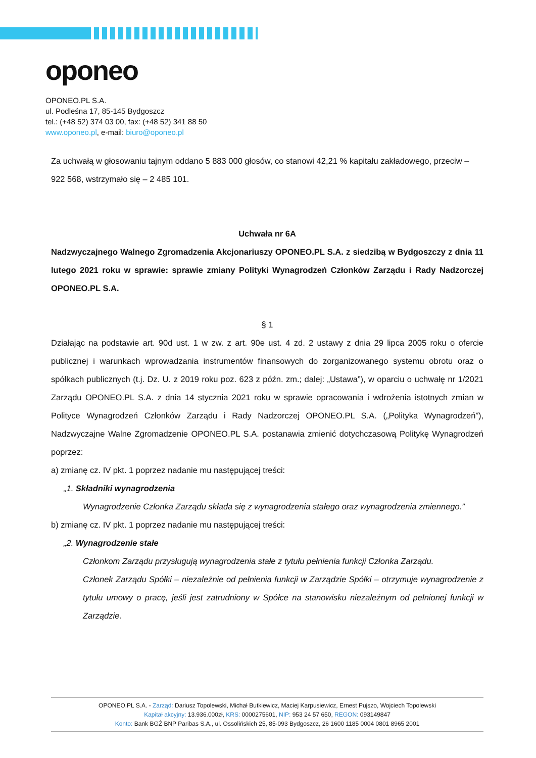oponeo
OPONEO.PL S.A.
ul. Podleśna 17, 85-145 Bydgoszcz
tel.: (+48 52) 374 03 00, fax: (+48 52) 341 88 50
www.oponeo.pl, e-mail: biuro@oponeo.pl
Za uchwałą w głosowaniu tajnym oddano 5 883 000 głosów, co stanowi 42,21 % kapitału zakładowego, przeciw – 922 568, wstrzymało się – 2 485 101.
Uchwała nr 6A
Nadzwyczajnego Walnego Zgromadzenia Akcjonariuszy OPONEO.PL S.A. z siedzibą w Bydgoszczy z dnia 11 lutego 2021 roku w sprawie: sprawie zmiany Polityki Wynagrodzeń Członków Zarządu i Rady Nadzorczej OPONEO.PL S.A.
§ 1
Działając na podstawie art. 90d ust. 1 w zw. z art. 90e ust. 4 zd. 2 ustawy z dnia 29 lipca 2005 roku o ofercie publicznej i warunkach wprowadzania instrumentów finansowych do zorganizowanego systemu obrotu oraz o spółkach publicznych (t.j. Dz. U. z 2019 roku poz. 623 z późn. zm.; dalej: „Ustawa”), w oparciu o uchwałę nr 1/2021 Zarządu OPONEO.PL S.A. z dnia 14 stycznia 2021 roku w sprawie opracowania i wdrożenia istotnych zmian w Polityce Wynagrodzeń Członków Zarządu i Rady Nadzorczej OPONEO.PL S.A. („Polityka Wynagrodzeń”), Nadzwyczajne Walne Zgromadzenie OPONEO.PL S.A. postanawia zmienić dotychczasową Politykę Wynagrodzeń poprzez:
a) zmianę cz. IV pkt. 1 poprzez nadanie mu następującej treści:
„1. Składniki wynagrodzenia
Wynagrodzenie Członka Zarządu składa się z wynagrodzenia stałego oraz wynagrodzenia zmiennego.”
b) zmianę cz. IV pkt. 1 poprzez nadanie mu następującej treści:
„2. Wynagrodzenie stałe
Członkom Zarządu przysługują wynagrodzenia stałe z tytułu pełnienia funkcji Członka Zarządu.
Członek Zarządu Spółki – niezależnie od pełnienia funkcji w Zarządzie Spółki – otrzymuje wynagrodzenie z tytułu umowy o pracę, jeśli jest zatrudniony w Spółce na stanowisku niezależnym od pełnionej funkcji w Zarządzie.
OPONEO.PL S.A. - Zarząd: Dariusz Topolewski, Michał Butkiewicz, Maciej Karpusiewicz, Ernest Pujszo, Wojciech Topolewski
Kapitał akcyjny: 13.936.000zł, KRS: 0000275601, NIP: 953 24 57 650, REGON: 093149847
Konto: Bank BGŻ BNP Paribas S.A., ul. Ossolińskich 25, 85-093 Bydgoszcz, 26 1600 1185 0004 0801 8965 2001